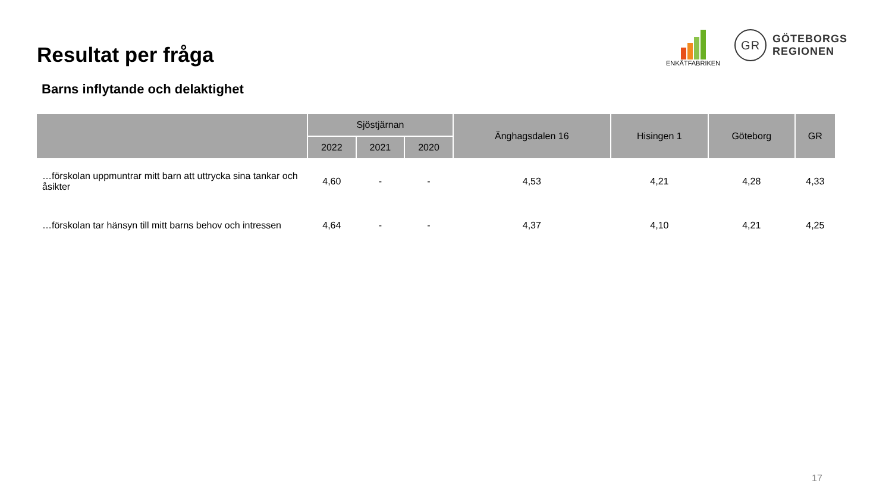Resultat per fråga
Barns inflytande och delaktighet
ENKÄTFABRIKEN
GR
GÖTEBORGS
REGIONEN
| | Sjöstjärnan | | | Änghagsdalen 16 | Hisingen 1 | Göteborg | GR |
| --- | --- | --- | --- | --- | --- | --- | --- |
| | 2022 | 2021 | 2020 | | | | |
| …förskolan uppmuntrar mitt barn att uttrycka sina tankar och åsikter | 4,60 | - | - | 4,53 | 4,21 | 4,28 | 4,33 |
| …förskolan tar hänsyn till mitt barns behov och intressen | 4,64 | - | - | 4,37 | 4,10 | 4,21 | 4,25 |
17